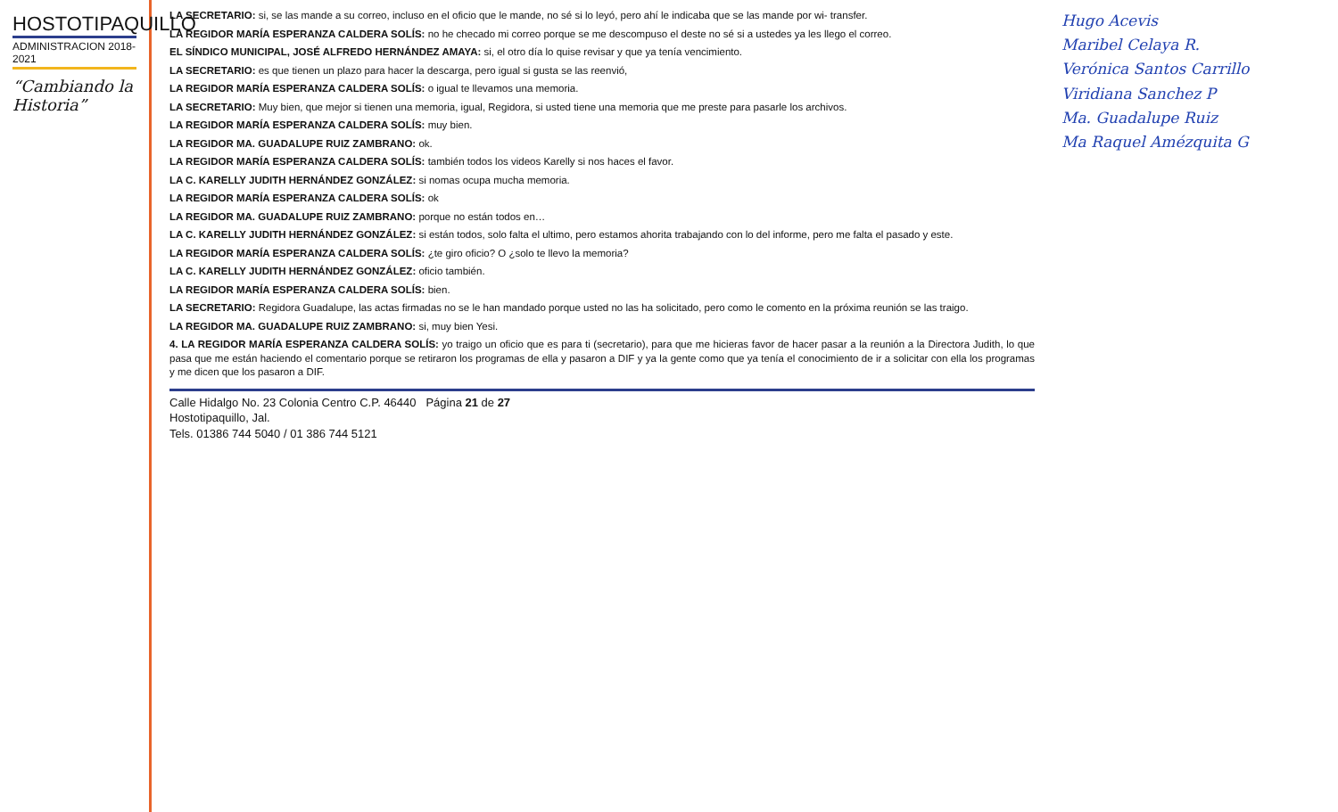HOSTOTIPAQUILLO
ADMINISTRACION 2018-2021
“Cambiando la Historia”
LA SECRETARIO: si, se las mande a su correo, incluso en el oficio que le mande, no sé si lo leyó, pero ahí le indicaba que se las mande por wi- transfer.
LA REGIDOR MARÍA ESPERANZA CALDERA SOLÍS: no he checado mi correo porque se me descompuso el deste no sé si a ustedes ya les llego el correo.
EL SÍNDICO MUNICIPAL, JOSÉ ALFREDO HERNÁNDEZ AMAYA: si, el otro día lo quise revisar y que ya tenía vencimiento.
LA SECRETARIO: es que tienen un plazo para hacer la descarga, pero igual si gusta se las reenvió,
LA REGIDOR MARÍA ESPERANZA CALDERA SOLÍS: o igual te llevamos una memoria.
LA SECRETARIO: Muy bien, que mejor si tienen una memoria, igual, Regidora, si usted tiene una memoria que me preste para pasarle los archivos.
LA REGIDOR MARÍA ESPERANZA CALDERA SOLÍS: muy bien.
LA REGIDOR MA. GUADALUPE RUIZ ZAMBRANO: ok.
LA REGIDOR MARÍA ESPERANZA CALDERA SOLÍS: también todos los videos Karelly si nos haces el favor.
LA C. KARELLY JUDITH HERNÁNDEZ GONZÁLEZ: si nomas ocupa mucha memoria.
LA REGIDOR MARÍA ESPERANZA CALDERA SOLÍS: ok
LA REGIDOR MA. GUADALUPE RUIZ ZAMBRANO: porque no están todos en…
LA C. KARELLY JUDITH HERNÁNDEZ GONZÁLEZ: si están todos, solo falta el ultimo, pero estamos ahorita trabajando con lo del informe, pero me falta el pasado y este.
LA REGIDOR MARÍA ESPERANZA CALDERA SOLÍS: ¿te giro oficio? O ¿solo te llevo la memoria?
LA C. KARELLY JUDITH HERNÁNDEZ GONZÁLEZ: oficio también.
LA REGIDOR MARÍA ESPERANZA CALDERA SOLÍS: bien.
LA SECRETARIO: Regidora Guadalupe, las actas firmadas no se le han mandado porque usted no las ha solicitado, pero como le comento en la próxima reunión se las traigo.
LA REGIDOR MA. GUADALUPE RUIZ ZAMBRANO: si, muy bien Yesi.
4. LA REGIDOR MARÍA ESPERANZA CALDERA SOLÍS: yo traigo un oficio que es para ti (secretario), para que me hicieras favor de hacer pasar a la reunión a la Directora Judith, lo que pasa que me están haciendo el comentario porque se retiraron los programas de ella y pasaron a DIF y ya la gente como que ya tenía el conocimiento de ir a solicitar con ella los programas y me dicen que los pasaron a DIF.
Calle Hidalgo No. 23 Colonia Centro C.P. 46440 Página 21 de 27
Hostotipaquillo, Jal.
Tels. 01386 744 5040 / 01 386 744 5121
Hugo Acevis
Maribel Celaya R.
Verónica Santos Carrillo
Viridiana Sanchez P
Ma. Guadalupe Ruiz
Ma Raquel Amézquita G